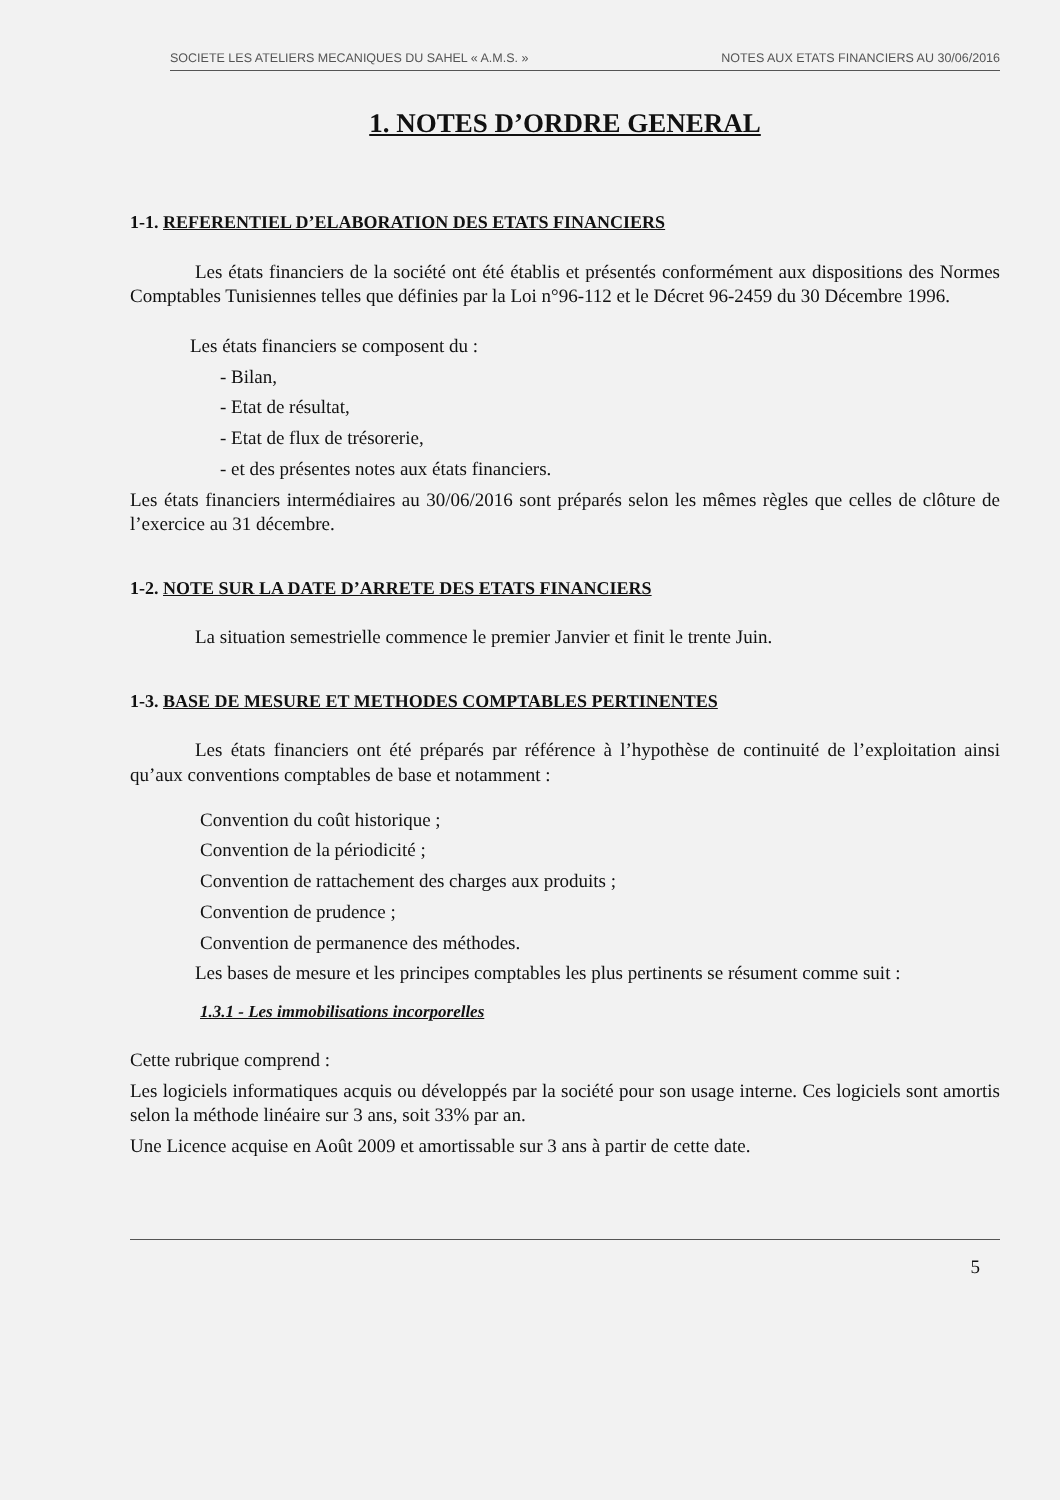SOCIETE LES ATELIERS MECANIQUES DU SAHEL « A.M.S. » NOTES AUX ETATS FINANCIERS AU 30/06/2016
1. NOTES D’ORDRE GENERAL
1-1. REFERENTIEL D’ELABORATION DES ETATS FINANCIERS
Les états financiers de la société ont été établis et présentés conformément aux dispositions des Normes Comptables Tunisiennes telles que définies par la Loi n°96-112 et le Décret 96-2459 du 30 Décembre 1996.
Les états financiers se composent du :
- Bilan,
- Etat de résultat,
- Etat de flux de trésorerie,
- et des présentes notes aux états financiers.
Les états financiers intermédiaires au 30/06/2016 sont préparés selon les mêmes règles que celles de clôture de l’exercice au 31 décembre.
1-2. NOTE SUR LA DATE D’ARRETE DES ETATS FINANCIERS
La situation semestrielle commence le premier Janvier et finit le trente Juin.
1-3. BASE DE MESURE ET METHODES COMPTABLES PERTINENTES
Les états financiers ont été préparés par référence à l’hypothèse de continuité de l’exploitation ainsi qu’aux conventions comptables de base et notamment :
Convention du coût historique ;
Convention de la périodicité ;
Convention de rattachement des charges aux produits ;
Convention de prudence ;
Convention de permanence des méthodes.
Les bases de mesure et les principes comptables les plus pertinents se résument comme suit :
1.3.1 - Les immobilisations incorporelles
Cette rubrique comprend :
Les logiciels informatiques acquis ou développés par la société pour son usage interne. Ces logiciels sont amortis selon la méthode linéaire sur 3 ans, soit 33% par an.
Une Licence acquise en Août 2009 et amortissable sur 3 ans à partir de cette date.
5